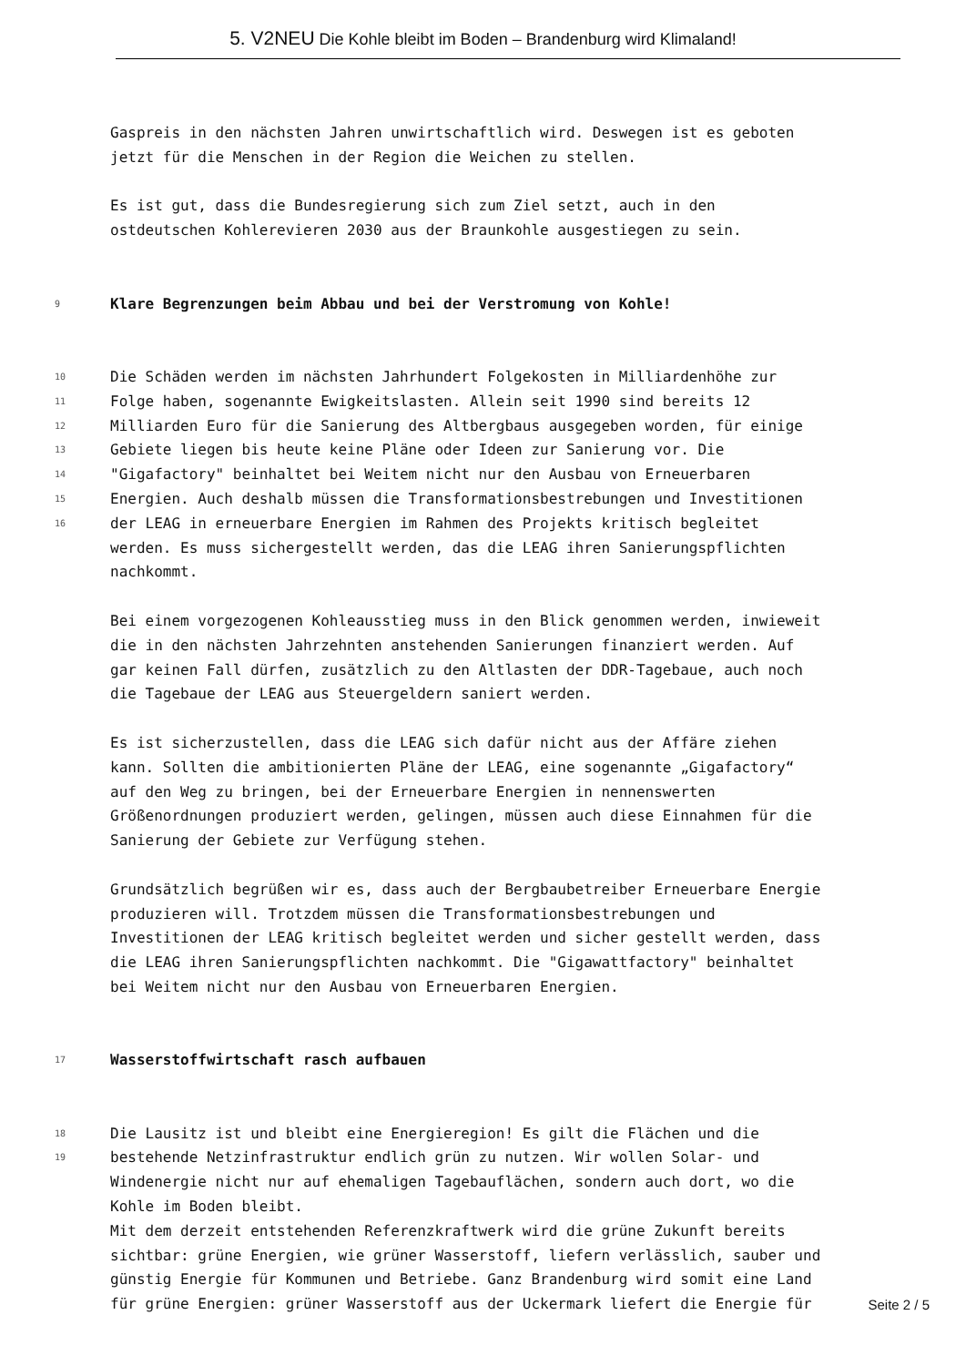5. V2NEU Die Kohle bleibt im Boden – Brandenburg wird Klimaland!
Gaspreis in den nächsten Jahren unwirtschaftlich wird. Deswegen ist es geboten
jetzt für die Menschen in der Region die Weichen zu stellen.
Es ist gut, dass die Bundesregierung sich zum Ziel setzt, auch in den
ostdeutschen Kohlerevieren 2030 aus der Braunkohle ausgestiegen zu sein.
9 Klare Begrenzungen beim Abbau und bei der Verstromung von Kohle!
10 Die Schäden werden im nächsten Jahrhundert Folgekosten in Milliardenhöhe zur
11 Folge haben, sogenannte Ewigkeitslasten. Allein seit 1990 sind bereits 12
12 Milliarden Euro für die Sanierung des Altbergbaus ausgegeben worden, für einige
13 Gebiete liegen bis heute keine Pläne oder Ideen zur Sanierung vor. Die
14 "Gigafactory" beinhaltet bei Weitem nicht nur den Ausbau von Erneuerbaren
15 Energien. Auch deshalb müssen die Transformationsbestrebungen und Investitionen
16 der LEAG in erneuerbare Energien im Rahmen des Projekts kritisch begleitet
werden. Es muss sichergestellt werden, das die LEAG ihren Sanierungspflichten
nachkommt.
Bei einem vorgezogenen Kohleausstieg muss in den Blick genommen werden, inwieweit
die in den nächsten Jahrzehnten anstehenden Sanierungen finanziert werden. Auf
gar keinen Fall dürfen, zusätzlich zu den Altlasten der DDR-Tagebaue, auch noch
die Tagebaue der LEAG aus Steuergeldern saniert werden.
Es ist sicherzustellen, dass die LEAG sich dafür nicht aus der Affäre ziehen
kann. Sollten die ambitionierten Pläne der LEAG, eine sogenannte „Gigafactory“
auf den Weg zu bringen, bei der Erneuerbare Energien in nennenswerten
Größenordnungen produziert werden, gelingen, müssen auch diese Einnahmen für die
Sanierung der Gebiete zur Verfügung stehen.
Grundsätzlich begrüßen wir es, dass auch der Bergbaubetreiber Erneuerbare Energie
produzieren will. Trotzdem müssen die Transformationsbestrebungen und
Investitionen der LEAG kritisch begleitet werden und sicher gestellt werden, dass
die LEAG ihren Sanierungspflichten nachkommt. Die "Gigawattfactory" beinhaltet
bei Weitem nicht nur den Ausbau von Erneuerbaren Energien.
17 Wasserstoffwirtschaft rasch aufbauen
18 Die Lausitz ist und bleibt eine Energieregion! Es gilt die Flächen und die
19 bestehende Netzinfrastruktur endlich grün zu nutzen. Wir wollen Solar- und
Windenergie nicht nur auf ehemaligen Tagebauflächen, sondern auch dort, wo die
Kohle im Boden bleibt.
Mit dem derzeit entstehenden Referenzkraftwerk wird die grüne Zukunft bereits
sichtbar: grüne Energien, wie grüner Wasserstoff, liefern verlässlich, sauber und
günstig Energie für Kommunen und Betriebe. Ganz Brandenburg wird somit eine Land
für grüne Energien: grüner Wasserstoff aus der Uckermark liefert die Energie für
Seite 2 / 5